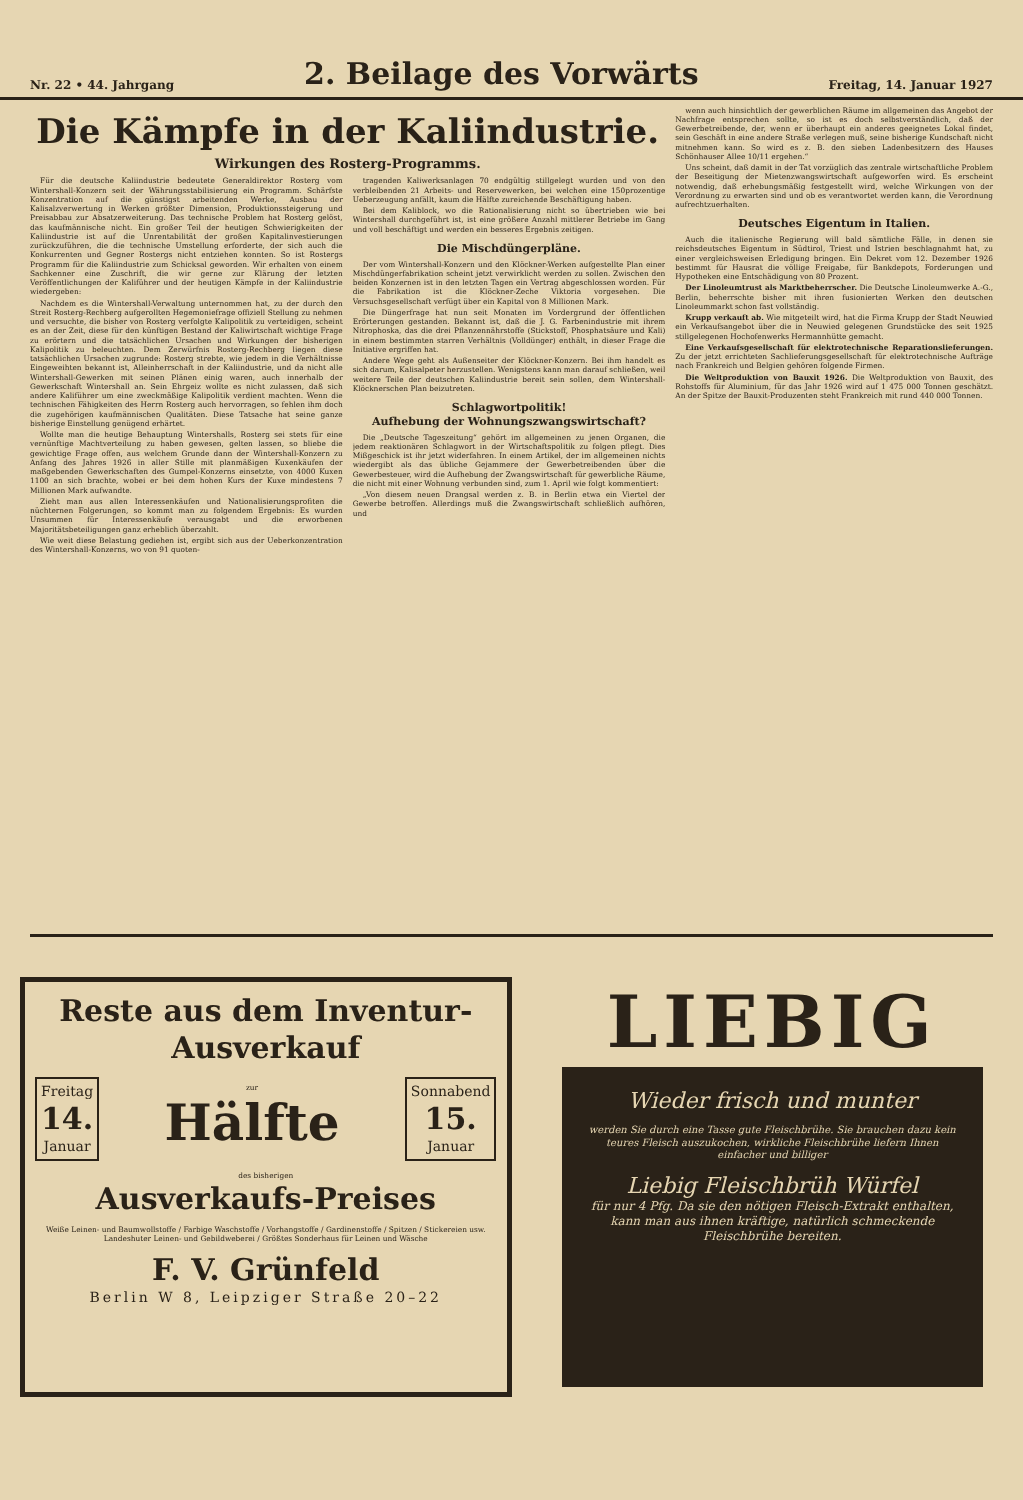Nr. 22 • 44. Jahrgang 2. Beilage des Vorwärts Freitag, 14. Januar 1927
Die Kämpfe in der Kaliindustrie.
Wirkungen des Rosterg-Programms.
Für die deutsche Kaliindustrie bedeutete Generaldirektor Rosterg vom Wintershall-Konzern seit der Währungsstabilisierung ein Programm. Schärfste Konzentration auf die günstigst arbeitenden Werke, Ausbau der Kalisalzverwertung in Werken größter Dimension, Produktionssteigerung und Preisabbau zur Absatzerweiterung. Das technische Problem hat Rosterg gelöst, das kaufmännische nicht. Ein großer Teil der heutigen Schwierigkeiten der Kaliindustrie ist auf die Unrentabilität der großen Kapitalinvestierungen zurückzuführen, die die technische Umstellung erforderte, der sich auch die Konkurrenten und Gegner Rostergs nicht entziehen konnten. So ist Rostergs Programm für die Kaliindustrie zum Schicksal geworden. Wir erhalten von einem Sachkenner eine Zuschrift, die wir gerne zur Klärung der letzten Veröffentlichungen der Kaliführer und der heutigen Kämpfe in der Kaliindustrie wiedergeben:
Nachdem es die Wintershall-Verwaltung unternommen hat, zu der durch den Streit Rosterg-Rechberg aufgerollten Hegemoniefrage offiziell Stellung zu nehmen und versuchte, die bisher von Rosterg verfolgte Kalipolitik zu verteidigen, scheint es an der Zeit, diese für den künftigen Bestand der Kaliwirtschaft wichtige Frage zu erörtern und die tatsächlichen Ursachen und Wirkungen der bisherigen Kalipolitik zu beleuchten. Dem Zerwürfnis Rosterg-Rechberg liegen diese tatsächlichen Ursachen zugrunde: Rosterg strebte, wie jedem in die Verhältnisse Eingeweihten bekannt ist, Alleinherrschaft in der Kaliindustrie, und da nicht alle Wintershall-Gewerken mit seinen Plänen einig waren, auch innerhalb der Gewerkschaft Wintershall an. Sein Ehrgeiz wollte es nicht zulassen, daß sich andere Kaliführer um eine zweckmäßige Kalipolitik verdient machten. Wenn die technischen Fähigkeiten des Herrn Rosterg auch hervorragen, so fehlen ihm doch die zugehörigen kaufmännischen Qualitäten. Diese Tatsache hat seine ganze bisherige Einstellung genügend erhärtet.
Wollte man die heutige Behauptung Wintershalls, Rosterg sei stets für eine vernünftige Machtverteilung zu haben gewesen, gelten lassen, so bliebe die gewichtige Frage offen, aus welchem Grunde dann der Wintershall-Konzern zu Anfang des Jahres 1926 in aller Stille mit planmäßigen Kuxenkäufen der maßgebenden Gewerkschaften des Gumpel-Konzerns einsetzte, von 4000 Kuxen 1100 an sich brachte, wobei er bei dem hohen Kurs der Kuxe mindestens 7 Millionen Mark aufwandte.
Zieht man aus allen Interessenkäufen und Nationalisierungsprofiten die nüchternen Folgerungen, so kommt man zu folgendem Ergebnis: Es wurden Unsummen für Interessenkäufe verausgabt und die erworbenen Majoritätsbeteiligungen ganz erheblich überzahlt.
Wie weit diese Belastung gediehen ist, ergibt sich aus der Ueberkonzentration des Wintershall-Konzerns, wo von 91 quoten-
tragenden Kaliwerksanlagen 70 endgültig stillgelegt wurden und von den verbleibenden 21 Arbeits- und Reservewerken, bei welchen eine 150prozentige Ueberzeugung anfällt, kaum die Hälfte zureichende Beschäftigung haben.
Bei dem Kaliblock, wo die Rationalisierung nicht so übertrieben wie bei Wintershall durchgeführt ist, ist eine größere Anzahl mittlerer Betriebe im Gang und voll beschäftigt und werden ein besseres Ergebnis zeitigen.
Die Mischdüngerpläne.
Der vom Wintershall-Konzern und den Klöckner-Werken aufgestellte Plan einer Mischdüngerfabrikation scheint jetzt verwirklicht werden zu sollen. Zwischen den beiden Konzernen ist in den letzten Tagen ein Vertrag abgeschlossen worden. Für die Fabrikation ist die Klöckner-Zeche Viktoria vorgesehen. Die Versuchsgesellschaft verfügt über ein Kapital von 8 Millionen Mark.
Die Düngerfrage hat nun seit Monaten im Vordergrund der öffentlichen Erörterungen gestanden. Bekannt ist, daß die J. G. Farbenindustrie mit ihrem Nitrophoska, das die drei Pflanzennährstoffe (Stickstoff, Phosphatsäure und Kali) in einem bestimmten starren Verhältnis (Volldünger) enthält, in dieser Frage die Initiative ergriffen hat.
Andere Wege geht als Außenseiter der Klöckner-Konzern. Bei ihm handelt es sich darum, Kalisalpeter herzustellen. Wenigstens kann man darauf schließen, weil weitere Teile der deutschen Kaliindustrie bereit sein sollen, dem Wintershall-Klöcknerschen Plan beizutreten.
Schlagwortpolitik!
Aufhebung der Wohnungszwangswirtschaft?
Die „Deutsche Tageszeitung“ gehört im allgemeinen zu jenen Organen, die jedem reaktionären Schlagwort in der Wirtschaftspolitik zu folgen pflegt. Dies Mißgeschick ist ihr jetzt widerfahren. In einem Artikel, der im allgemeinen nichts wiedergibt als das übliche Gejammere der Gewerbetreibenden über die Gewerbesteuer, wird die Aufhebung der Zwangswirtschaft für gewerbliche Räume, die nicht mit einer Wohnung verbunden sind, zum 1. April wie folgt kommentiert:
„Von diesem neuen Drangsal werden z. B. in Berlin etwa ein Viertel der Gewerbe betroffen. Allerdings muß die Zwangswirtschaft schließlich aufhören, und
wenn auch hinsichtlich der gewerblichen Räume im allgemeinen das Angebot der Nachfrage entsprechen sollte, so ist es doch selbstverständlich, daß der Gewerbetreibende, der, wenn er überhaupt ein anderes geeignetes Lokal findet, sein Geschäft in eine andere Straße verlegen muß, seine bisherige Kundschaft nicht mitnehmen kann. So wird es z. B. den sieben Ladenbesitzern des Hauses Schönhauser Allee 10/11 ergehen.“
Uns scheint, daß damit in der Tat vorzüglich das zentrale wirtschaftliche Problem der Beseitigung der Mietenzwangswirtschaft aufgeworfen wird. Es erscheint notwendig, daß erhebungsmäßig festgestellt wird, welche Wirkungen von der Verordnung zu erwarten sind und ob es verantwortet werden kann, die Verordnung aufrechtzuerhalten.
Deutsches Eigentum in Italien.
Auch die italienische Regierung will bald sämtliche Fälle, in denen sie reichsdeutsches Eigentum in Südtirol, Triest und Istrien beschlagnahmt hat, zu einer vergleichsweisen Erledigung bringen. Ein Dekret vom 12. Dezember 1926 bestimmt für Hausrat die völlige Freigabe, für Bankdepots, Forderungen und Hypotheken eine Entschädigung von 80 Prozent.
Der Linoleumtrust als Marktbeherrscher. Die Deutsche Linoleumwerke A.-G., Berlin, beherrschte bisher mit ihren fusionierten Werken den deutschen Linoleummarkt schon fast vollständig.
Krupp verkauft ab. Wie mitgeteilt wird, hat die Firma Krupp der Stadt Neuwied ein Verkaufsangebot über die in Neuwied gelegenen Grundstücke des seit 1925 stillgelegenen Hochofenwerks Hermannhütte gemacht.
Eine Verkaufsgesellschaft für elektrotechnische Reparationslieferungen. Zu der jetzt errichteten Sachlieferungsgesellschaft für elektrotechnische Aufträge nach Frankreich und Belgien gehören folgende Firmen.
Die Weltproduktion von Bauxit 1926. Die Weltproduktion von Bauxit, des Rohstoffs für Aluminium, für das Jahr 1926 wird auf 1 475 000 Tonnen geschätzt. An der Spitze der Bauxit-Produzenten steht Frankreich mit rund 440 000 Tonnen.
Reste aus dem Inventur-Ausverkauf
Freitag
14.
Januar
zur
Hälfte
Sonnabend
15.
Januar
des bisherigen
Ausverkaufs-Preises
Weiße Leinen- und Baumwollstoffe / Farbige Waschstoffe / Vorhangstoffe / Gardinenstoffe / Spitzen / Stickereien usw.
Landeshuter Leinen- und Gebildweberei / Größtes Sonderhaus für Leinen und Wäsche
F. V. Grünfeld
Berlin W 8, Leipziger Straße 20–22
LIEBIG
Wieder frisch und munter
werden Sie durch eine Tasse gute Fleischbrühe. Sie brauchen dazu kein teures Fleisch auszukochen, wirkliche Fleischbrühe liefern Ihnen einfacher und billiger
Liebig Fleischbrüh Würfel
für nur 4 Pfg. Da sie den nötigen Fleisch-Extrakt enthalten, kann man aus ihnen kräftige, natürlich schmeckende Fleischbrühe bereiten.